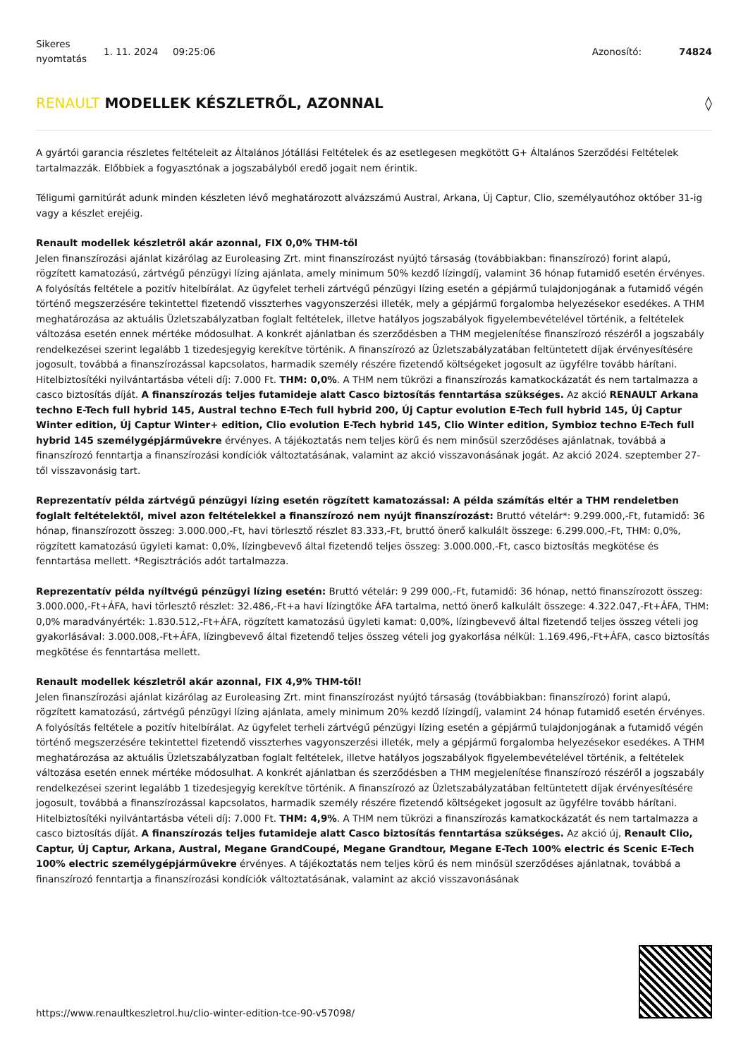Sikeres nyomtatás
1. 11. 2024 09:25:06 Azonosító: 74824
RENAULT MODELLEK KÉSZLETRŐL, AZONNAL ◊
A gyártói garancia részletes feltételeit az Általános Jótállási Feltételek és az esetlegesen megkötött G+ Általános Szerződési Feltételek tartalmazzák. Előbbiek a fogyasztónak a jogszabályból eredő jogait nem érintik.
Téligumi garnitúrát adunk minden készleten lévő meghatározott alvázszámú Austral, Arkana, Új Captur, Clio, személyautóhoz október 31-ig vagy a készlet erejéig.
Renault modellek készletről akár azonnal, FIX 0,0% THM-től
Jelen finanszírozási ajánlat kizárólag az Euroleasing Zrt. mint finanszírozást nyújtó társaság (továbbiakban: finanszírozó) forint alapú, rögzített kamatozású, zártvégű pénzügyi lízing ajánlata, amely minimum 50% kezdő lízingdíj, valamint 36 hónap futamidő esetén érvényes. A folyósítás feltétele a pozitív hitelbírálat. Az ügyfelet terheli zártvégű pénzügyi lízing esetén a gépjármű tulajdonjogának a futamidő végén történő megszerzésére tekintettel fizetendő visszterhes vagyonszerzési illeték, mely a gépjármű forgalomba helyezésekor esedékes. A THM meghatározása az aktuális Üzletszabályzatban foglalt feltételek, illetve hatályos jogszabályok figyelembevételével történik, a feltételek változása esetén ennek mértéke módosulhat. A konkrét ajánlatban és szerződésben a THM megjelenítése finanszírozó részéről a jogszabály rendelkezései szerint legalább 1 tizedesjegyig kerekítve történik. A finanszírozó az Üzletszabályzatában feltüntetett díjak érvényesítésére jogosult, továbbá a finanszírozással kapcsolatos, harmadik személy részére fizetendő költségeket jogosult az ügyfélre tovább hárítani. Hitelbiztosítéki nyilvántartásba vételi díj: 7.000 Ft. THM: 0,0%. A THM nem tükrözi a finanszírozás kamatkockázatát és nem tartalmazza a casco biztosítás díját. A finanszírozás teljes futamideje alatt Casco biztosítás fenntartása szükséges. Az akció RENAULT Arkana techno E-Tech full hybrid 145, Austral techno E-Tech full hybrid 200, Új Captur evolution E-Tech full hybrid 145, Új Captur Winter edition, Új Captur Winter+ edition, Clio evolution E-Tech hybrid 145, Clio Winter edition, Symbioz techno E-Tech full hybrid 145 személygépjárművekre érvényes. A tájékoztatás nem teljes körű és nem minősül szerződéses ajánlatnak, továbbá a finanszírozó fenntartja a finanszírozási kondíciók változtatásának, valamint az akció visszavonásának jogát. Az akció 2024. szeptember 27-től visszavonásig tart.
Reprezentatív példa zártvégű pénzügyi lízing esetén rögzített kamatozással: A példa számítás eltér a THM rendeletben foglalt feltételektől, mivel azon feltételekkel a finanszírozó nem nyújt finanszírozást: Bruttó vételár*: 9.299.000,-Ft, futamidő: 36 hónap, finanszírozott összeg: 3.000.000,-Ft, havi törlesztő részlet 83.333,-Ft, bruttó önerő kalkulált összege: 6.299.000,-Ft, THM: 0,0%, rögzített kamatozású ügyleti kamat: 0,0%, lízingbevevő által fizetendő teljes összeg: 3.000.000,-Ft, casco biztosítás megkötése és fenntartása mellett. *Regisztrációs adót tartalmazza.
Reprezentatív példa nyíltvégű pénzügyi lízing esetén: Bruttó vételár: 9 299 000,-Ft, futamidő: 36 hónap, nettó finanszírozott összeg: 3.000.000,-Ft+ÁFA, havi törlesztő részlet: 32.486,-Ft+a havi lízingtőke ÁFA tartalma, nettó önerő kalkulált összege: 4.322.047,-Ft+ÁFA, THM: 0,0% maradványérték: 1.830.512,-Ft+ÁFA, rögzített kamatozású ügyleti kamat: 0,00%, lízingbevevő által fizetendő teljes összeg vételi jog gyakorlásával: 3.000.008,-Ft+ÁFA, lízingbevevő által fizetendő teljes összeg vételi jog gyakorlása nélkül: 1.169.496,-Ft+ÁFA, casco biztosítás megkötése és fenntartása mellett.
Renault modellek készletről akár azonnal, FIX 4,9% THM-től!
Jelen finanszírozási ajánlat kizárólag az Euroleasing Zrt. mint finanszírozást nyújtó társaság (továbbiakban: finanszírozó) forint alapú, rögzített kamatozású, zártvégű pénzügyi lízing ajánlata, amely minimum 20% kezdő lízingdíj, valamint 24 hónap futamidő esetén érvényes. A folyósítás feltétele a pozitív hitelbírálat. Az ügyfelet terheli zártvégű pénzügyi lízing esetén a gépjármű tulajdonjogának a futamidő végén történő megszerzésére tekintettel fizetendő visszterhes vagyonszerzési illeték, mely a gépjármű forgalomba helyezésekor esedékes. A THM meghatározása az aktuális Üzletszabályzatban foglalt feltételek, illetve hatályos jogszabályok figyelembevételével történik, a feltételek változása esetén ennek mértéke módosulhat. A konkrét ajánlatban és szerződésben a THM megjelenítése finanszírozó részéről a jogszabály rendelkezései szerint legalább 1 tizedesjegyig kerekítve történik. A finanszírozó az Üzletszabályzatában feltüntetett díjak érvényesítésére jogosult, továbbá a finanszírozással kapcsolatos, harmadik személy részére fizetendő költségeket jogosult az ügyfélre tovább hárítani. Hitelbiztosítéki nyilvántartásba vételi díj: 7.000 Ft. THM: 4,9%. A THM nem tükrözi a finanszírozás kamatkockázatát és nem tartalmazza a casco biztosítás díját. A finanszírozás teljes futamideje alatt Casco biztosítás fenntartása szükséges. Az akció új, Renault Clio, Captur, Új Captur, Arkana, Austral, Megane GrandCoupé, Megane Grandtour, Megane E-Tech 100% electric és Scenic E-Tech 100% electric személygépjárművekre érvényes. A tájékoztatás nem teljes körű és nem minősül szerződéses ajánlatnak, továbbá a finanszírozó fenntartja a finanszírozási kondíciók változtatásának, valamint az akció visszavonásának
https://www.renaultkeszletrol.hu/clio-winter-edition-tce-90-v57098/